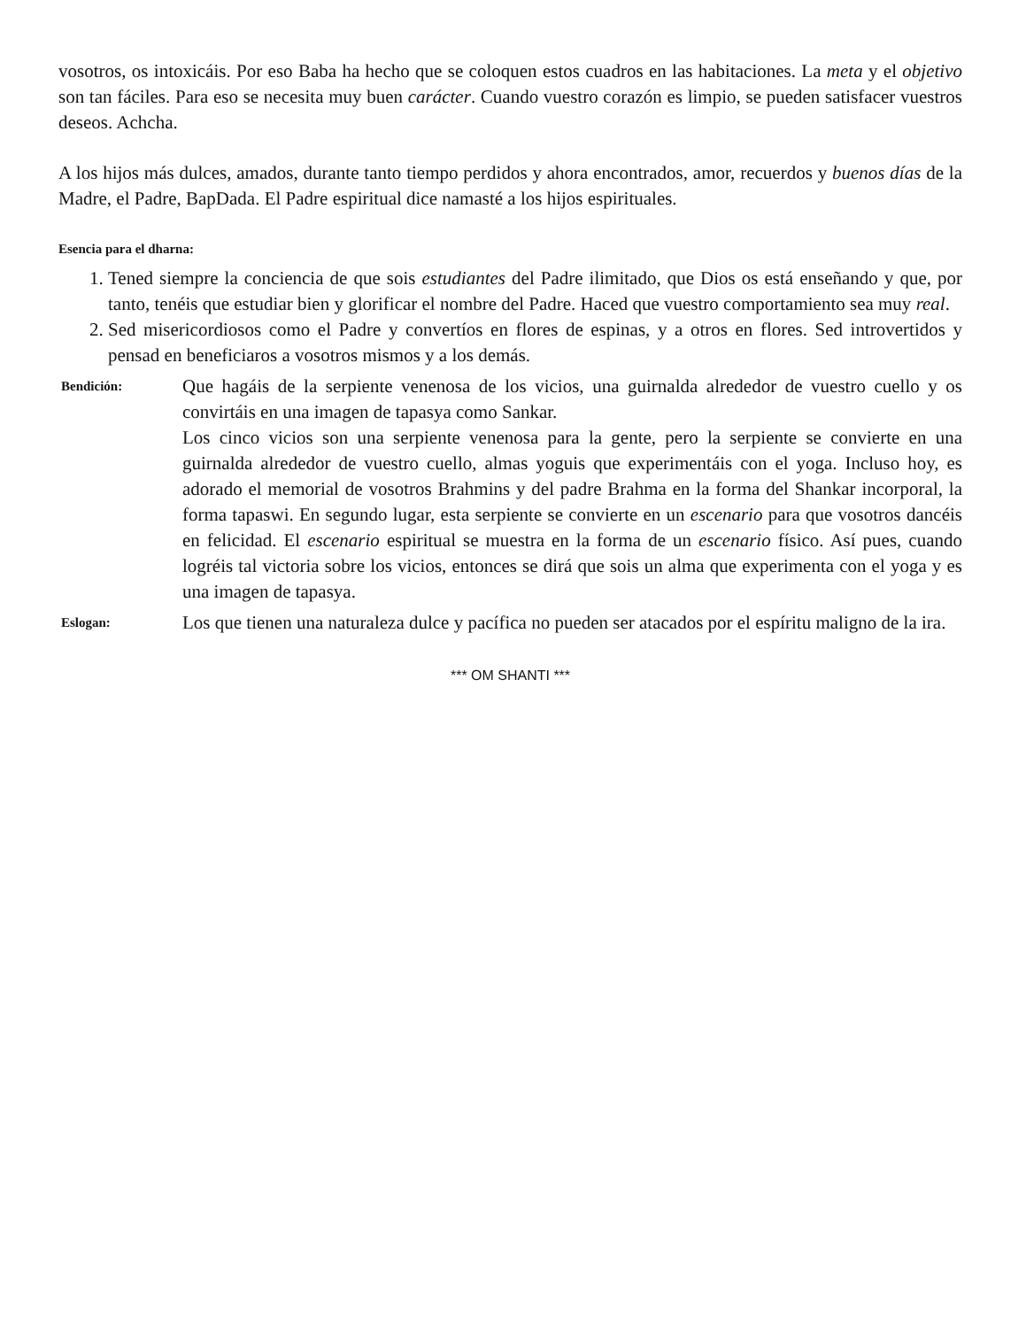vosotros, os intoxicáis. Por eso Baba ha hecho que se coloquen estos cuadros en las habitaciones. La meta y el objetivo son tan fáciles. Para eso se necesita muy buen carácter. Cuando vuestro corazón es limpio, se pueden satisfacer vuestros deseos. Achcha.
A los hijos más dulces, amados, durante tanto tiempo perdidos y ahora encontrados, amor, recuerdos y buenos días de la Madre, el Padre, BapDada. El Padre espiritual dice namasté a los hijos espirituales.
Esencia para el dharna:
1. Tened siempre la conciencia de que sois estudiantes del Padre ilimitado, que Dios os está enseñando y que, por tanto, tenéis que estudiar bien y glorificar el nombre del Padre. Haced que vuestro comportamiento sea muy real.
2. Sed misericordiosos como el Padre y convertíos en flores de espinas, y a otros en flores. Sed introvertidos y pensad en beneficiaros a vosotros mismos y a los demás.
Bendición:
Que hagáis de la serpiente venenosa de los vicios, una guirnalda alrededor de vuestro cuello y os convirtáis en una imagen de tapasya como Sankar.
Los cinco vicios son una serpiente venenosa para la gente, pero la serpiente se convierte en una guirnalda alrededor de vuestro cuello, almas yoguis que experimentáis con el yoga. Incluso hoy, es adorado el memorial de vosotros Brahmins y del padre Brahma en la forma del Shankar incorporal, la forma tapaswi. En segundo lugar, esta serpiente se convierte en un escenario para que vosotros dancéis en felicidad. El escenario espiritual se muestra en la forma de un escenario físico. Así pues, cuando logréis tal victoria sobre los vicios, entonces se dirá que sois un alma que experimenta con el yoga y es una imagen de tapasya.
Eslogan:
Los que tienen una naturaleza dulce y pacífica no pueden ser atacados por el espíritu maligno de la ira.
*** OM SHANTI ***